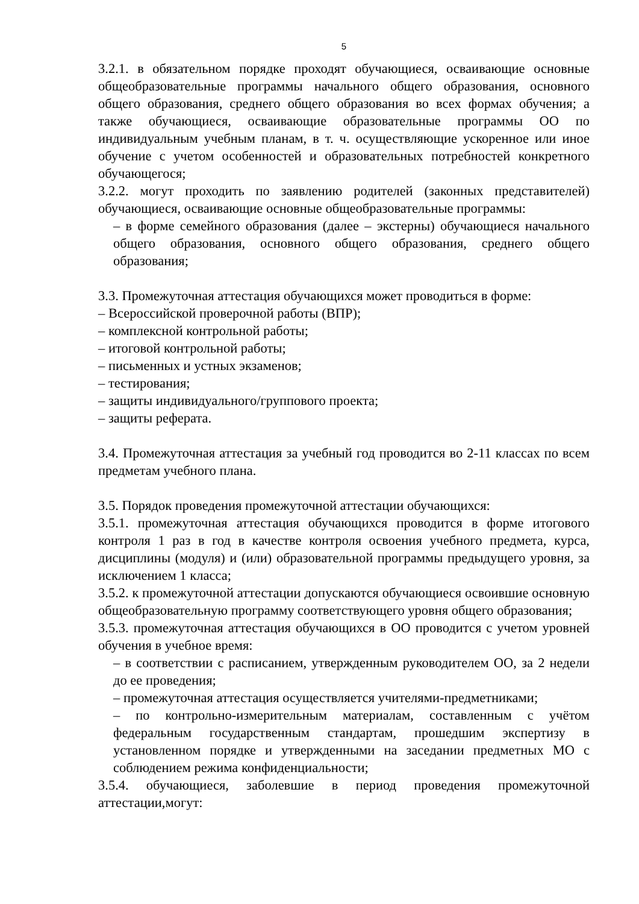5
3.2.1. в обязательном порядке проходят обучающиеся, осваивающие основные общеобразовательные программы начального общего образования, основного общего образования, среднего общего образования во всех формах обучения; а также обучающиеся, осваивающие образовательные программы ОО по индивидуальным учебным планам, в т. ч. осуществляющие ускоренное или иное обучение с учетом особенностей и образовательных потребностей конкретного обучающегося;
3.2.2. могут проходить по заявлению родителей (законных представителей) обучающиеся, осваивающие основные общеобразовательные программы:
– в форме семейного образования (далее – экстерны) обучающиеся начального общего образования, основного общего образования, среднего общего образования;
3.3. Промежуточная аттестация обучающихся может проводиться в форме:
– Всероссийской проверочной работы (ВПР);
– комплексной контрольной работы;
– итоговой контрольной работы;
– письменных и устных экзаменов;
– тестирования;
– защиты индивидуального/группового проекта;
– защиты реферата.
3.4. Промежуточная аттестация за учебный год проводится во 2-11 классах по всем предметам учебного плана.
3.5. Порядок проведения промежуточной аттестации обучающихся:
3.5.1. промежуточная аттестация обучающихся проводится в форме итогового контроля 1 раз в год в качестве контроля освоения учебного предмета, курса, дисциплины (модуля) и (или) образовательной программы предыдущего уровня, за исключением 1 класса;
3.5.2. к промежуточной аттестации допускаются обучающиеся освоившие основную общеобразовательную программу соответствующего уровня общего образования;
3.5.3. промежуточная аттестация обучающихся в ОО проводится с учетом уровней обучения в учебное время:
– в соответствии с расписанием, утвержденным руководителем ОО, за 2 недели до ее проведения;
– промежуточная аттестация осуществляется учителями-предметниками;
– по контрольно-измерительным материалам, составленным с учётом федеральным государственным стандартам, прошедшим экспертизу в установленном порядке и утвержденными на заседании предметных МО с соблюдением режима конфиденциальности;
3.5.4. обучающиеся, заболевшие в период проведения промежуточной аттестации,могут: